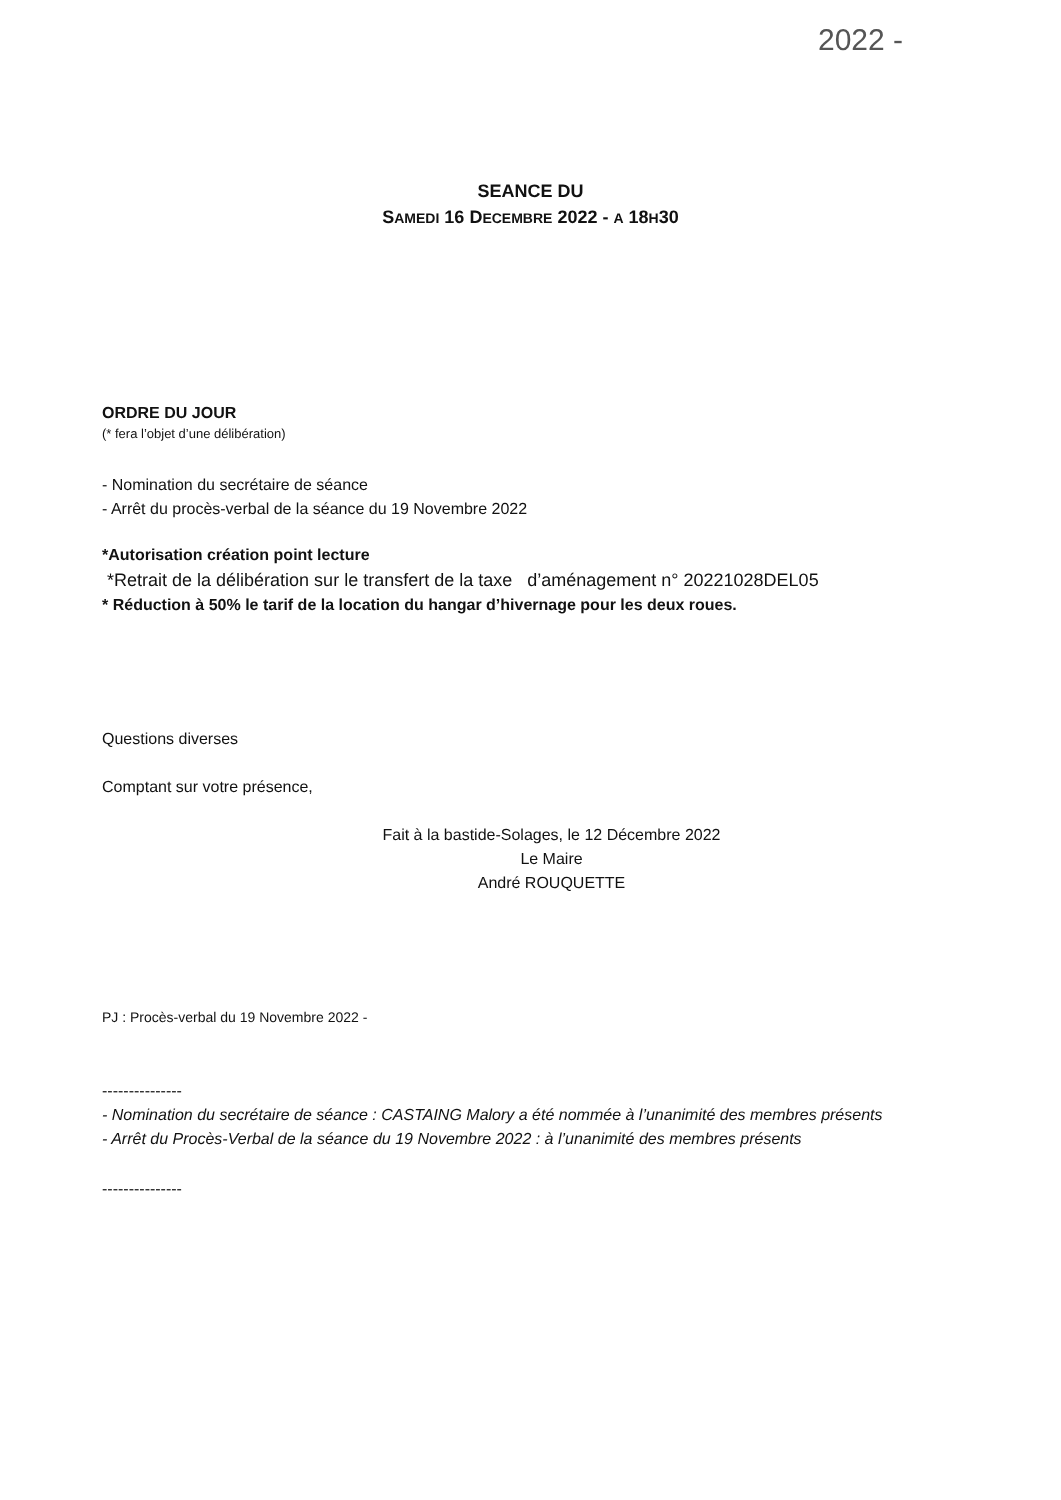2022 -
SEANCE DU
SAMEDI 16 DECEMBRE 2022 - A 18H30
ORDRE DU JOUR
(* fera l’objet d’une délibération)
- Nomination du secrétaire de séance
- Arrêt du procès-verbal de la séance du 19 Novembre 2022
*Autorisation création point lecture
*Retrait de la délibération sur le transfert de la taxe d’aménagement n° 20221028DEL05
* Réduction à 50% le tarif de la location du hangar d’hivernage pour les deux roues.
Questions diverses
Comptant sur votre présence,
Fait à la bastide-Solages, le 12 Décembre 2022
Le Maire
André ROUQUETTE
PJ : Procès-verbal du 19 Novembre 2022 -
---------------
- Nomination du secrétaire de séance : CASTAING Malory a été nommée à l’unanimité des membres présents
- Arrêt du Procès-Verbal de la séance du 19 Novembre 2022 : à l’unanimité des membres présents
---------------